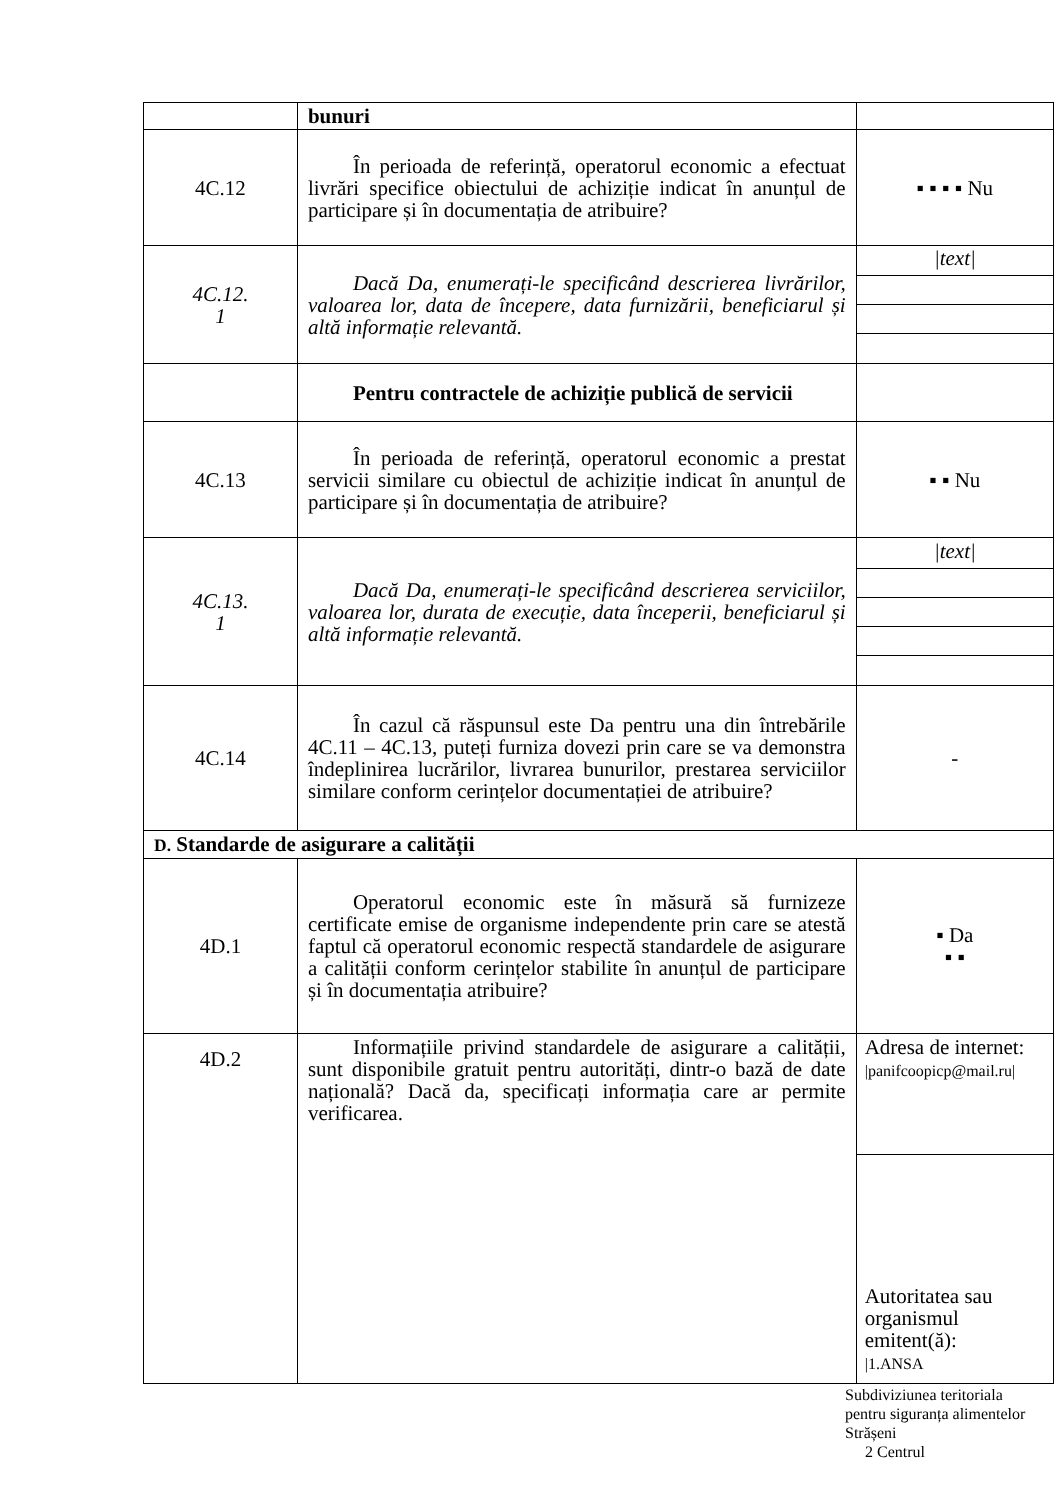| | bunuri | |
| 4C.12 | În perioada de referință, operatorul economic a efectuat livrări specifice obiectului de achiziție indicat în anunțul de participare și în documentația de atribuire? | ▪ ▪ ▪ ▪ Nu |
| 4C.12. 1 | Dacă Da, enumerați-le specificând descrierea livrărilor, valoarea lor, data de începere, data furnizării, beneficiarul și altă informație relevantă. | /text/ |
| | Pentru contractele de achiziție publică de servicii | |
| 4C.13 | În perioada de referință, operatorul economic a prestat servicii similare cu obiectul de achiziție indicat în anunțul de participare și în documentația de atribuire? | ▪ ▪ Nu |
| 4C.13. 1 | Dacă Da, enumerați-le specificând descrierea serviciilor, valoarea lor, durata de execuție, data începerii, beneficiarul și altă informație relevantă. | /text/ |
| 4C.14 | În cazul că răspunsul este Da pentru una din întrebările 4C.11 – 4C.13, puteți furniza dovezi prin care se va demonstra îndeplinirea lucrărilor, livrarea bunurilor, prestarea serviciilor similare conform cerințelor documentației de atribuire? | - |
| D. Standarde de asigurare a calității | | |
| 4D.1 | Operatorul economic este în măsură să furnizeze certificate emise de organisme independente prin care se atestă faptul că operatorul economic respectă standardele de asigurare a calității conform cerințelor stabilite în anunțul de participare și în documentația atribuire? | ▪ Da ▪ ▪ |
| 4D.2 | Informațiile privind standardele de asigurare a calității, sunt disponibile gratuit pentru autorități, dintr-o bază de date națională? Dacă da, specificați informația care ar permite verificarea. | Adresa de internet: /panifcoopicp@mail.ru/ Autoritatea sau organismul emitent(ă): /1.ANSA |
Subdiviziunea teritoriala pentru siguranța alimentelor Strășeni
2 Centrul